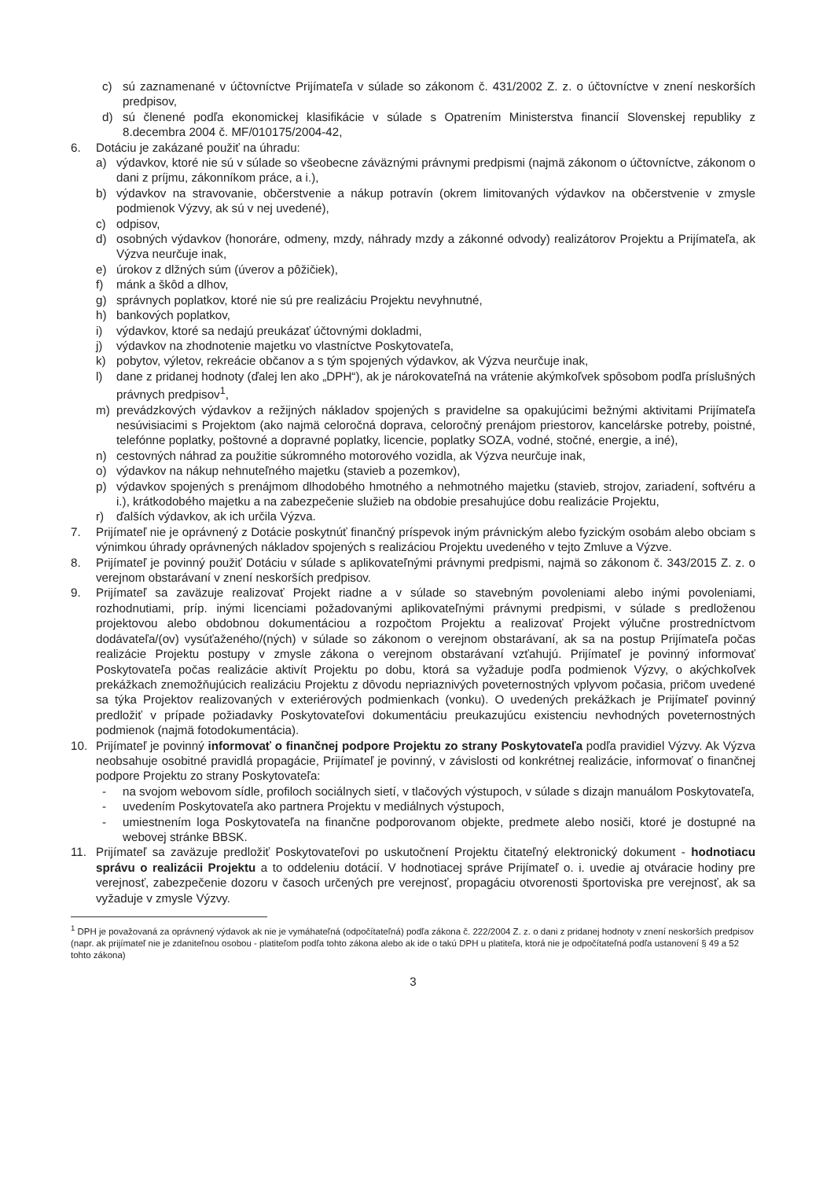c) sú zaznamenané v účtovníctve Prijímateľa v súlade so zákonom č. 431/2002 Z. z. o účtovníctve v znení neskorších predpisov,
d) sú členené podľa ekonomickej klasifikácie v súlade s Opatrením Ministerstva financií Slovenskej republiky z 8.decembra 2004 č. MF/010175/2004-42,
6. Dotáciu je zakázané použiť na úhradu:
a) výdavkov, ktoré nie sú v súlade so všeobecne záväznými právnymi predpismi (najmä zákonom o účtovníctve, zákonom o dani z príjmu, zákonníkom práce, a i.),
b) výdavkov na stravovanie, občerstvenie a nákup potravín (okrem limitovaných výdavkov na občerstvenie v zmysle podmienok Výzvy, ak sú v nej uvedené),
c) odpisov,
d) osobných výdavkov (honoráre, odmeny, mzdy, náhrady mzdy a zákonné odvody) realizátorov Projektu a Prijímateľa, ak Výzva neurčuje inak,
e) úrokov z dlžných súm (úverov a pôžičiek),
f) mánk a škôd a dlhov,
g) správnych poplatkov, ktoré nie sú pre realizáciu Projektu nevyhnutné,
h) bankových poplatkov,
i) výdavkov, ktoré sa nedajú preukázať účtovnými dokladmi,
j) výdavkov na zhodnotenie majetku vo vlastníctve Poskytovateľa,
k) pobytov, výletov, rekreácie občanov a s tým spojených výdavkov, ak Výzva neurčuje inak,
l) dane z pridanej hodnoty (ďalej len ako „DPH“), ak je nárokovateľná na vrátenie akýmkoľvek spôsobom podľa príslušných právnych predpisov<sup>1</sup>,
m) prevádzkových výdavkov a režijných nákladov spojených s pravidelne sa opakujúcimi bežnými aktivitami Prijímateľa nesúvisiacimi s Projektom (ako najmä celoročná doprava, celoročný prenájom priestorov, kancelárske potreby, poistné, telefónne poplatky, poštovné a dopravné poplatky, licencie, poplatky SOZA, vodné, stočné, energie, a iné),
n) cestovných náhrad za použitie súkromného motorového vozidla, ak Výzva neurčuje inak,
o) výdavkov na nákup nehnuteľného majetku (stavieb a pozemkov),
p) výdavkov spojených s prenájmom dlhodobého hmotného a nehmotného majetku (stavieb, strojov, zariadení, softvéru a i.), krátkodobého majetku a na zabezpečenie služieb na obdobie presahujúce dobu realizácie Projektu,
r) ďalších výdavkov, ak ich určila Výzva.
7. Prijímateľ nie je oprávnený z Dotácie poskytnúť finančný príspevok iným právnickým alebo fyzickým osobám alebo obciam s výnimkou úhrady oprávnených nákladov spojených s realizáciou Projektu uvedeného v tejto Zmluve a Výzve.
8. Prijímateľ je povinný použiť Dotáciu v súlade s aplikovateľnými právnymi predpismi, najmä so zákonom č. 343/2015 Z. z. o verejnom obstarávaní v znení neskorších predpisov.
9. Prijímateľ sa zaväzuje realizovať Projekt riadne a v súlade so stavebným povoleniami alebo inými povoleniami, rozhodnutiami, príp. inými licenciami požadovanými aplikovateľnými právnymi predpismi, v súlade s predloženou projektovou alebo obdobnou dokumentáciou a rozpočtom Projektu a realizovať Projekt výlučne prostredníctvom dodávateľa/(ov) vysúťaženého/(ných) v súlade so zákonom o verejnom obstarávaní, ak sa na postup Prijímateľa počas realizácie Projektu postupy v zmysle zákona o verejnom obstarávaní vzťahujú. Prijímateľ je povinný informovať Poskytovateľa počas realizácie aktivít Projektu po dobu, ktorá sa vyžaduje podľa podmienok Výzvy, o akýchkoľvek prekážkach znemožňujúcich realizáciu Projektu z dôvodu nepriaznivých poveternostných vplyvom počasia, pričom uvedené sa týka Projektov realizovaných v exteriérových podmienkach (vonku). O uvedených prekážkach je Prijímateľ povinný predložiť v prípade požiadavky Poskytovateľovi dokumentáciu preukazujúcu existenciu nevhodných poveternostných podmienok (najmä fotodokumentácia).
10. Prijímateľ je povinný informovať o finančnej podpore Projektu zo strany Poskytovateľa podľa pravidiel Výzvy. Ak Výzva neobsahuje osobitné pravidlá propagácie, Prijímateľ je povinný, v závislosti od konkrétnej realizácie, informovať o finančnej podpore Projektu zo strany Poskytovateľa:
- na svojom webovom sídle, profiloch sociálnych sietí, v tlačových výstupoch, v súlade s dizajn manuálom Poskytovateľa,
- uvedením Poskytovateľa ako partnera Projektu v mediálnych výstupoch,
- umiestnením loga Poskytovateľa na finančne podporovanom objekte, predmete alebo nosiči, ktoré je dostupné na webovej stránke BBSK.
11. Prijímateľ sa zaväzuje predložiť Poskytovateľovi po uskutočnení Projektu čitateľný elektronický dokument - hodnotiacu správu o realizácii Projektu a to oddeleniu dotácií. V hodnotiacej správe Prijímateľ o. i. uvedie aj otváracie hodiny pre verejnosť, zabezpečenie dozoru v časoch určených pre verejnosť, propagáciu otvorenosti športoviska pre verejnosť, ak sa vyžaduje v zmysle Výzvy.
<sup>1</sup> DPH je považovaná za oprávnený výdavok ak nie je vymáhateľná (odpočítateľná) podľa zákona č. 222/2004 Z. z. o dani z pridanej hodnoty v znení neskorších predpisov (napr. ak prijímateľ nie je zdaniteľnou osobou - platiteľom podľa tohto zákona alebo ak ide o takú DPH u platiteľa, ktorá nie je odpočítateľná podľa ustanovení § 49 a 52 tohto zákona)
3